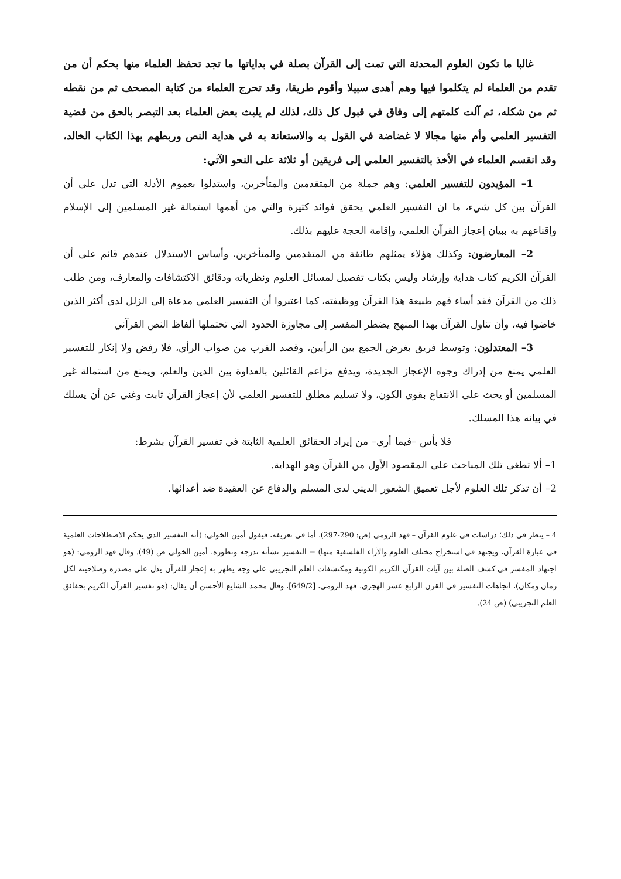غالبا ما تكون العلوم المحدثة التي تمت إلى القرآن بصلة في بداياتها ما تجد تحفظ العلماء منها بحكم أن من تقدم من العلماء لم يتكلموا فيها وهم أهدى سبيلا وأقوم طريقا، وقد تحرج العلماء من كتابة المصحف ثم من نقطه ثم من شكله، ثم آلت كلمتهم إلى وفاق في قبول كل ذلك، لذلك لم يلبث بعض العلماء بعد التبصر بالحق من قضية التفسير العلمي وأم منها مجالا لا غضاضة في القول به والاستعانة به في هداية النص وربطهم بهذا الكتاب الخالد، وقد انقسم العلماء في الأخذ بالتفسير العلمي إلى فريقين أو ثلاثة على النحو الآتي:
1– المؤيدون للتفسير العلمي: وهم جملة من المتقدمين والمتأخرين، واستدلوا بعموم الأدلة التي تدل على أن القرآن بين كل شيء، ما ان التفسير العلمي يحقق فوائد كثيرة والتي من أهمها استمالة غير المسلمين إلى الإسلام وإقناعهم به ببيان إعجاز القرآن العلمي، وإقامة الحجة عليهم بذلك.
2– المعارضون: وكذلك هؤلاء يمثلهم طائفة من المتقدمين والمتأخرين، وأساس الاستدلال عندهم قائم على أن القرآن الكريم كتاب هداية وإرشاد وليس بكتاب تفصيل لمسائل العلوم ونظرياته ودقائق الاكتشافات والمعارف، ومن طلب ذلك من القرآن فقد أساء فهم طبيعة هذا القرآن ووظيفته، كما اعتبروا أن التفسير العلمي مدعاة إلى الزلل لدى أكثر الذين خاضوا فيه، وأن تناول القرآن بهذا المنهج يضطر المفسر إلى مجاوزة الحدود التي تحتملها ألفاظ النص القرآني
3– المعتدلون: وتوسط فريق بغرض الجمع بين الرأيين، وقصد القرب من صواب الرأي، فلا رفض ولا إنكار للتفسير العلمي يمنع من إدراك وجوه الإعجاز الجديدة، ويدفع مزاعم القائلين بالعداوة بين الدين والعلم، ويمنع من استمالة غير المسلمين أو يحث على الانتفاع بقوى الكون، ولا تسليم مطلق للتفسير العلمي لأن إعجاز القرآن ثابت وغني عن أن يسلك في بيانه هذا المسلك.
فلا بأس –فيما أرى– من إيراد الحقائق العلمية الثابتة في تفسير القرآن بشرط:
1– ألا تطغى تلك المباحث على المقصود الأول من القرآن وهو الهداية.
2– أن تذكر تلك العلوم لأجل تعميق الشعور الديني لدى المسلم والدفاع عن العقيدة ضد أعدائها.
4 – ينظر في ذلك؛ دراسات في علوم القرآن – فهد الرومي (ص: 290-297)، أما في تعريفه، فيقول أمين الخولي: (أنه التفسير الذي يحكم الاصطلاحات العلمية في عبارة القرآن، ويجتهد في استخراج مختلف العلوم والآراء الفلسفية منها) = التفسير نشأته تدرجه وتطوره، أمين الخولي ص (49). وقال فهد الرومي: (هو اجتهاد المفسر في كشف الصلة بين آيات القرآن الكريم الكونية ومكتشفات العلم التجريبي على وجه يظهر به إعجاز للقرآن يدل على مصدره وصلاحيته لكل زمان ومكان)، اتجاهات التفسير في القرن الرابع عشر الهجري، فهد الرومي، [649/2]، وقال محمد الشايع الأحسن أن يقال: (هو تفسير القرآن الكريم بحقائق العلم التجريبي) (ص 24).